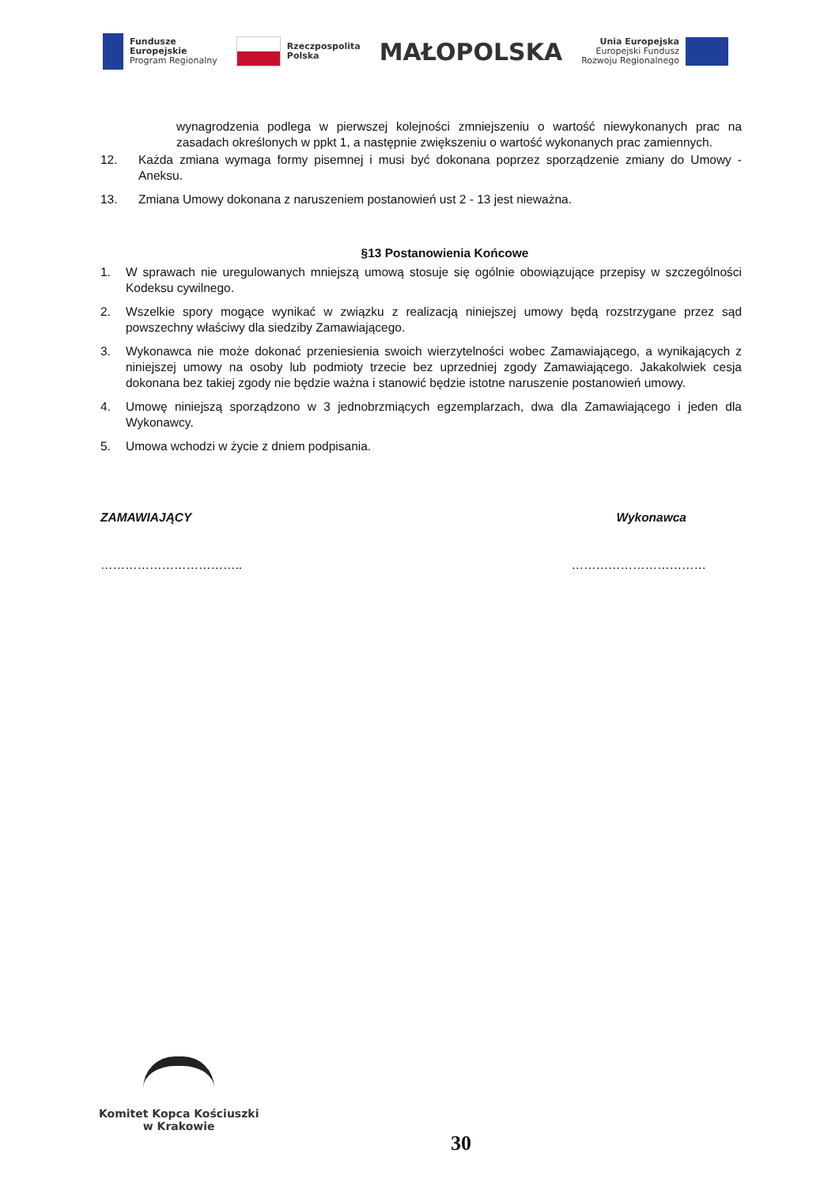Fundusze
Europejskie
Program Regionalny
Rzeczpospolita
Polska
MAŁOPOLSKA
Unia Europejska
Europejski Fundusz
Rozwoju Regionalnego
wynagrodzenia podlega w pierwszej kolejności zmniejszeniu o wartość niewykonanych prac na zasadach określonych w ppkt 1, a następnie zwiększeniu o wartość wykonanych prac zamiennych.
12. Każda zmiana wymaga formy pisemnej i musi być dokonana poprzez sporządzenie zmiany do Umowy - Aneksu.
13. Zmiana Umowy dokonana z naruszeniem postanowień ust 2 - 13 jest nieważna.
§13 Postanowienia Końcowe
1. W sprawach nie uregulowanych mniejszą umową stosuje się ogólnie obowiązujące przepisy w szczególności Kodeksu cywilnego.
2. Wszelkie spory mogące wynikać w związku z realizacją niniejszej umowy będą rozstrzygane przez sąd powszechny właściwy dla siedziby Zamawiającego.
3. Wykonawca nie może dokonać przeniesienia swoich wierzytelności wobec Zamawiającego, a wynikających z niniejszej umowy na osoby lub podmioty trzecie bez uprzedniej zgody Zamawiającego. Jakakolwiek cesja dokonana bez takiej zgody nie będzie ważna i stanowić będzie istotne naruszenie postanowień umowy.
4. Umowę niniejszą sporządzono w 3 jednobrzmiących egzemplarzach, dwa dla Zamawiającego i jeden dla Wykonawcy.
5. Umowa wchodzi w życie z dniem podpisania.
ZAMAWIAJĄCY Wykonawca
…………………………….. ……………………………
Komitet Kopca Kościuszki
w Krakowie
30